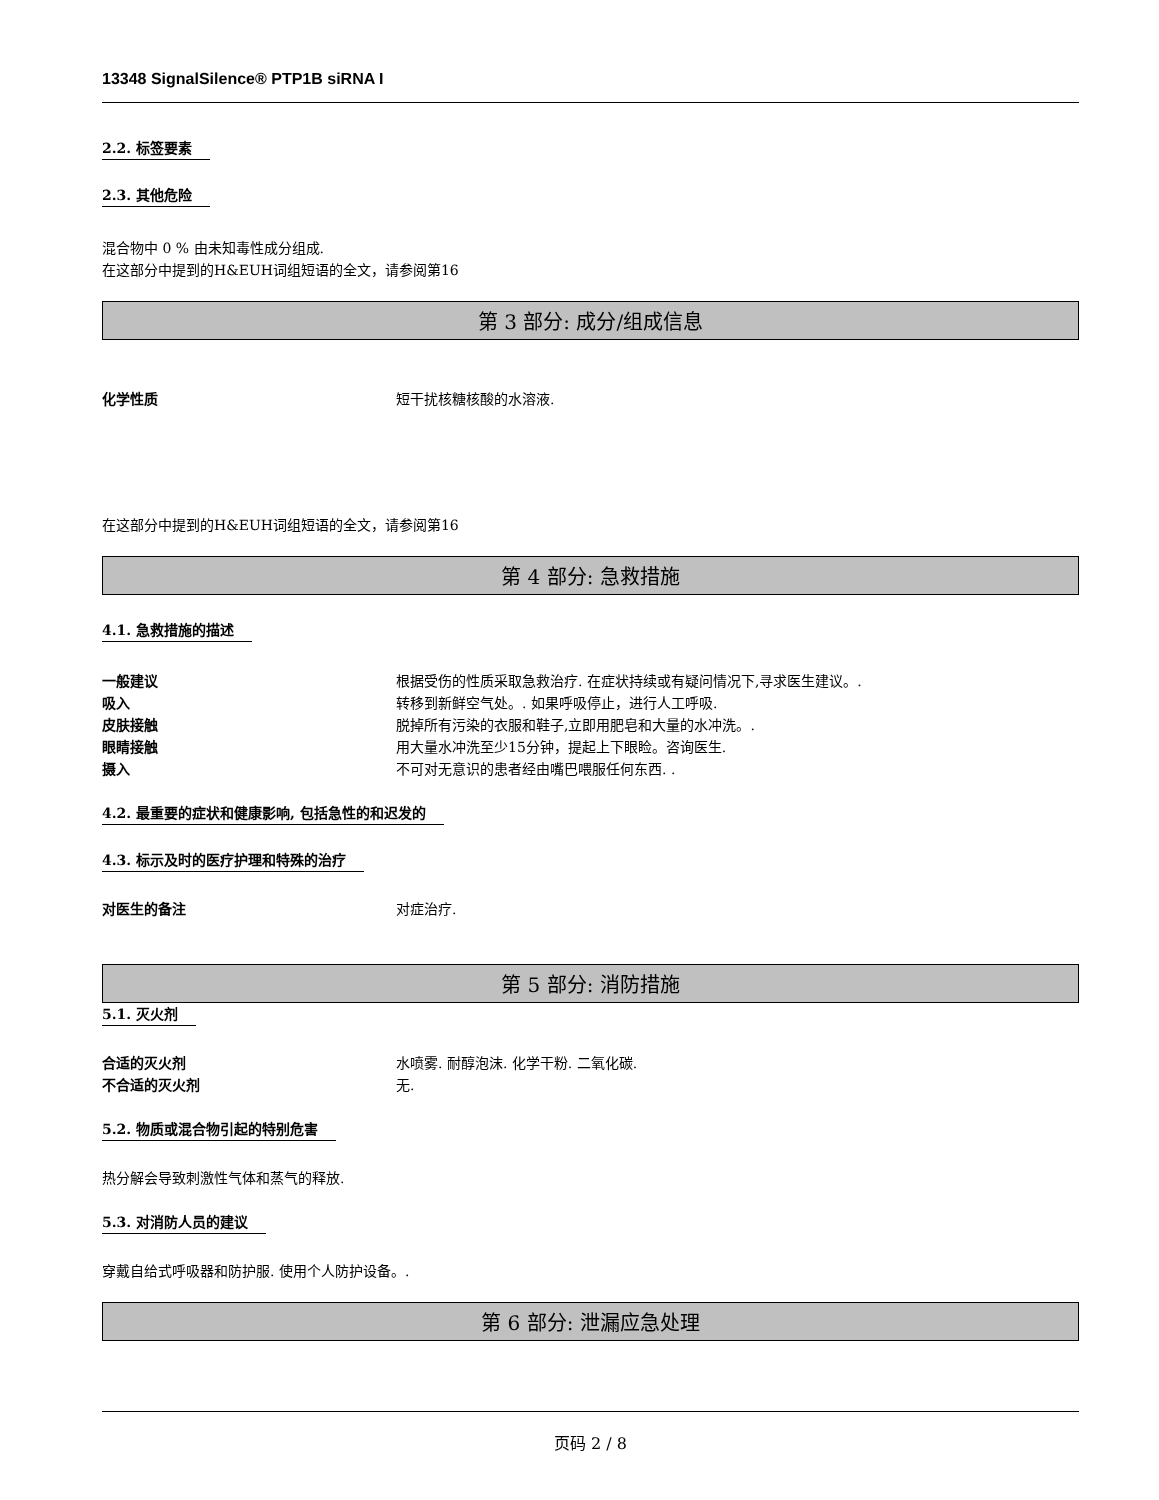13348 SignalSilence® PTP1B siRNA I
2.2. 标签要素 2.3. 其他危险
混合物中 0 % 由未知毒性成分组成.
在这部分中提到的H&EUH词组短语的全文，请参阅第16
第 3 部分: 成分/组成信息
化学性质 短干扰核糖核酸的水溶液.
在这部分中提到的H&EUH词组短语的全文，请参阅第16
第 4 部分: 急救措施
4.1. 急救措施的描述
一般建议 根据受伤的性质采取急救治疗. 在症状持续或有疑问情况下,寻求医生建议。.
吸入 转移到新鲜空气处。. 如果呼吸停止，进行人工呼吸.
皮肤接触 脱掉所有污染的衣服和鞋子,立即用肥皂和大量的水冲洗。.
眼睛接触 用大量水冲洗至少15分钟，提起上下眼睑。咨询医生.
摄入 不可对无意识的患者经由嘴巴喂服任何东西. .
4.2. 最重要的症状和健康影响, 包括急性的和迟发的
4.3. 标示及时的医疗护理和特殊的治疗
对医生的备注 对症治疗.
第 5 部分: 消防措施
5.1. 灭火剂
合适的灭火剂 水喷雾. 耐醇泡沫. 化学干粉. 二氧化碳.
不合适的灭火剂 无.
5.2. 物质或混合物引起的特别危害
热分解会导致刺激性气体和蒸气的释放.
5.3. 对消防人员的建议
穿戴自给式呼吸器和防护服. 使用个人防护设备。.
第 6 部分: 泄漏应急处理
页码 2 / 8